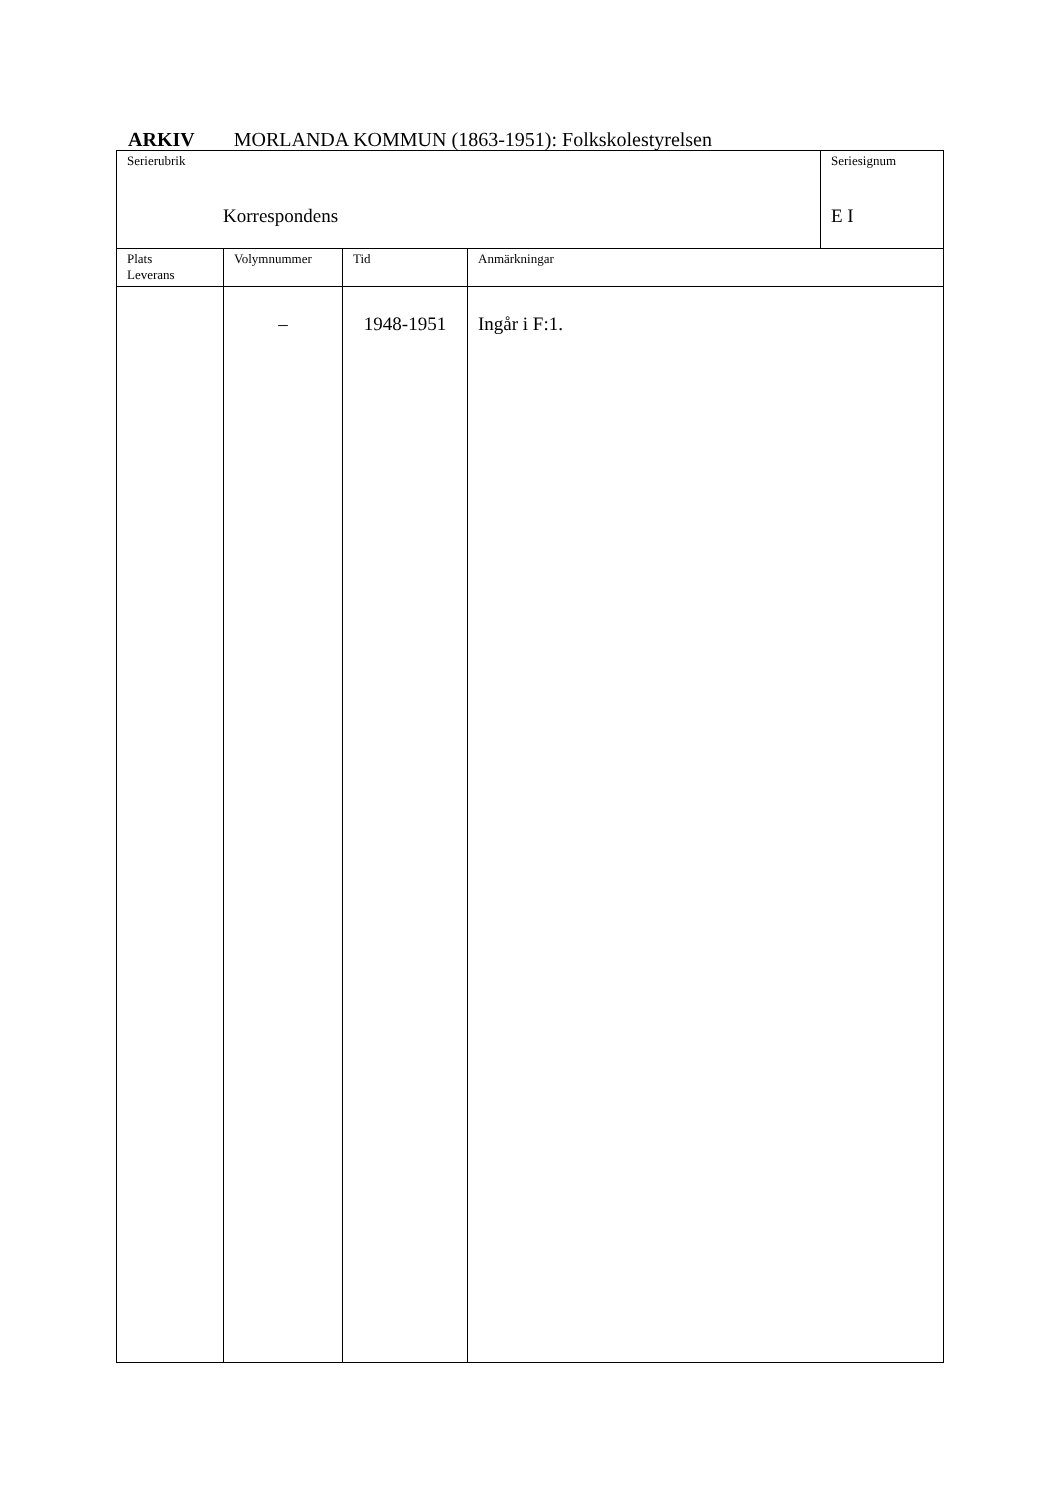ARKIV MORLANDA KOMMUN (1863-1951): Folkskolestyrelsen
| Serierubrik Korrespondens | | | | Seriesignum E I |
| Plats Leverans | Volymnummer | Tid | Anmärkningar | |
| | – | 1948-1951 | Ingår i F:1. | |